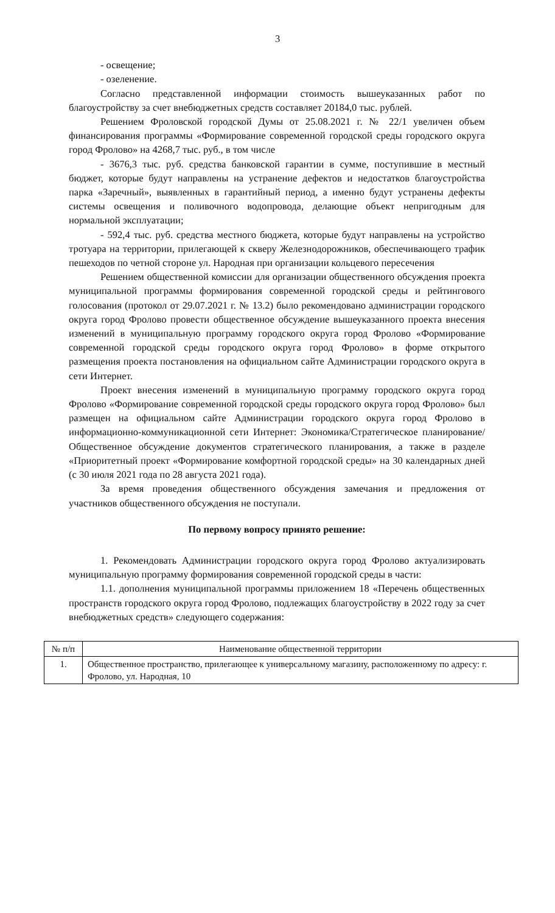3
- освещение;
- озеленение.
Согласно представленной информации стоимость вышеуказанных работ по благоустройству за счет внебюджетных средств составляет 20184,0 тыс. рублей.
Решением Фроловской городской Думы от 25.08.2021 г. № 22/1 увеличен объем финансирования программы «Формирование современной городской среды городского округа город Фролово» на 4268,7 тыс. руб., в том числе
- 3676,3 тыс. руб. средства банковской гарантии в сумме, поступившие в местный бюджет, которые будут направлены на устранение дефектов и недостатков благоустройства парка «Заречный», выявленных в гарантийный период, а именно будут устранены дефекты системы освещения и поливочного водопровода, делающие объект непригодным для нормальной эксплуатации;
- 592,4 тыс. руб. средства местного бюджета, которые будут направлены на устройство тротуара на территории, прилегающей к скверу Железнодорожников, обеспечивающего трафик пешеходов по четной стороне ул. Народная при организации кольцевого пересечения
Решением общественной комиссии для организации общественного обсуждения проекта муниципальной программы формирования современной городской среды и рейтингового голосования (протокол от 29.07.2021 г. № 13.2) было рекомендовано администрации городского округа город Фролово провести общественное обсуждение вышеуказанного проекта внесения изменений в муниципальную программу городского округа город Фролово «Формирование современной городской среды городского округа город Фролово» в форме открытого размещения проекта постановления на официальном сайте Администрации городского округа в сети Интернет.
Проект внесения изменений в муниципальную программу городского округа город Фролово «Формирование современной городской среды городского округа город Фролово» был размещен на официальном сайте Администрации городского округа город Фролово в информационно-коммуникационной сети Интернет: Экономика/Стратегическое планирование/Общественное обсуждение документов стратегического планирования, а также в разделе «Приоритетный проект «Формирование комфортной городской среды» на 30 календарных дней (с 30 июля 2021 года по 28 августа 2021 года).
За время проведения общественного обсуждения замечания и предложения от участников общественного обсуждения не поступали.
По первому вопросу принято решение:
1. Рекомендовать Администрации городского округа город Фролово актуализировать муниципальную программу формирования современной городской среды в части:
1.1. дополнения муниципальной программы приложением 18 «Перечень общественных пространств городского округа город Фролово, подлежащих благоустройству в 2022 году за счет внебюджетных средств» следующего содержания:
| № п/п | Наименование общественной территории |
| --- | --- |
| 1. | Общественное пространство, прилегающее к универсальному магазину, расположенному по адресу: г. Фролово, ул. Народная, 10 |